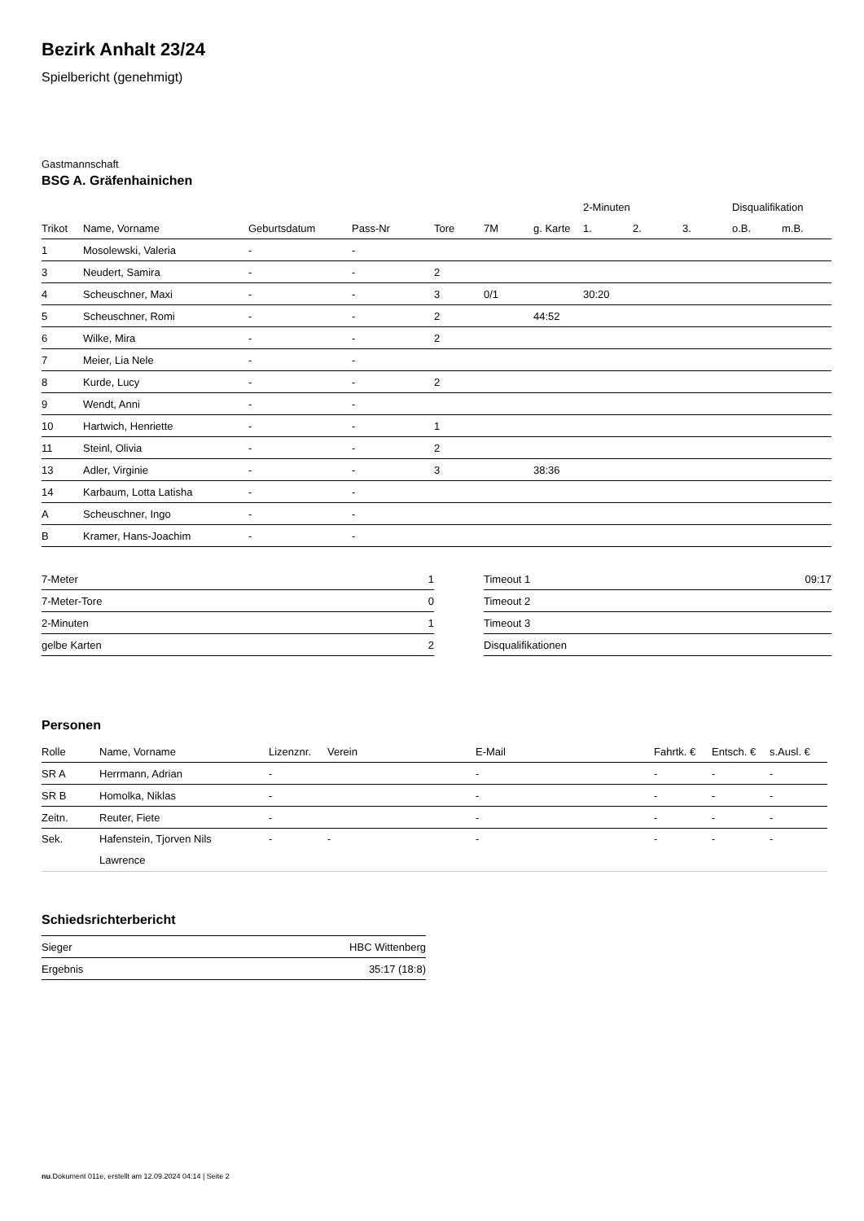Bezirk Anhalt 23/24
Spielbericht (genehmigt)
Gastmannschaft
BSG A. Gräfenhainichen
| | | | | | | | 2-Minuten | | | Disqualifikation | |
| --- | --- | --- | --- | --- | --- | --- | --- | --- | --- | --- | --- |
| Trikot | Name, Vorname | Geburtsdatum | Pass-Nr | Tore | 7M | g. Karte | 1. | 2. | 3. | o.B. | m.B. |
| 1 | Mosolewski, Valeria | - | - | | | | | | | | |
| 3 | Neudert, Samira | - | - | 2 | | | | | | | |
| 4 | Scheuschner, Maxi | - | - | 3 | 0/1 | | 30:20 | | | | |
| 5 | Scheuschner, Romi | - | - | 2 | | 44:52 | | | | | |
| 6 | Wilke, Mira | - | - | 2 | | | | | | | |
| 7 | Meier, Lia Nele | - | - | | | | | | | | |
| 8 | Kurde, Lucy | - | - | 2 | | | | | | | |
| 9 | Wendt, Anni | - | - | | | | | | | | |
| 10 | Hartwich, Henriette | - | - | 1 | | | | | | | |
| 11 | Steinl, Olivia | - | - | 2 | | | | | | | |
| 13 | Adler, Virginie | - | - | 3 | | 38:36 | | | | | |
| 14 | Karbaum, Lotta Latisha | - | - | | | | | | | | |
| A | Scheuschner, Ingo | - | - | | | | | | | | |
| B | Kramer, Hans-Joachim | - | - | | | | | | | | |
| 7-Meter | 1 |
| 7-Meter-Tore | 0 |
| 2-Minuten | 1 |
| gelbe Karten | 2 |
| Timeout 1 | 09:17 |
| Timeout 2 | |
| Timeout 3 | |
| Disqualifikationen | |
Personen
| Rolle | Name, Vorname | Lizenznr. | Verein | E-Mail | Fahrtk. € | Entsch. € | s.Ausl. € |
| --- | --- | --- | --- | --- | --- | --- | --- |
| SR A | Herrmann, Adrian | - | | - | - | - | - |
| SR B | Homolka, Niklas | - | | - | - | - | - |
| Zeitn. | Reuter, Fiete | - | | - | - | - | - |
| Sek. | Hafenstein, Tjorven Nils Lawrence | - | - | - | - | - | - |
Schiedsrichterbericht
| Sieger | HBC Wittenberg |
| Ergebnis | 35:17 (18:8) |
nu.Dokument 011e, erstellt am 12.09.2024 04:14 | Seite 2